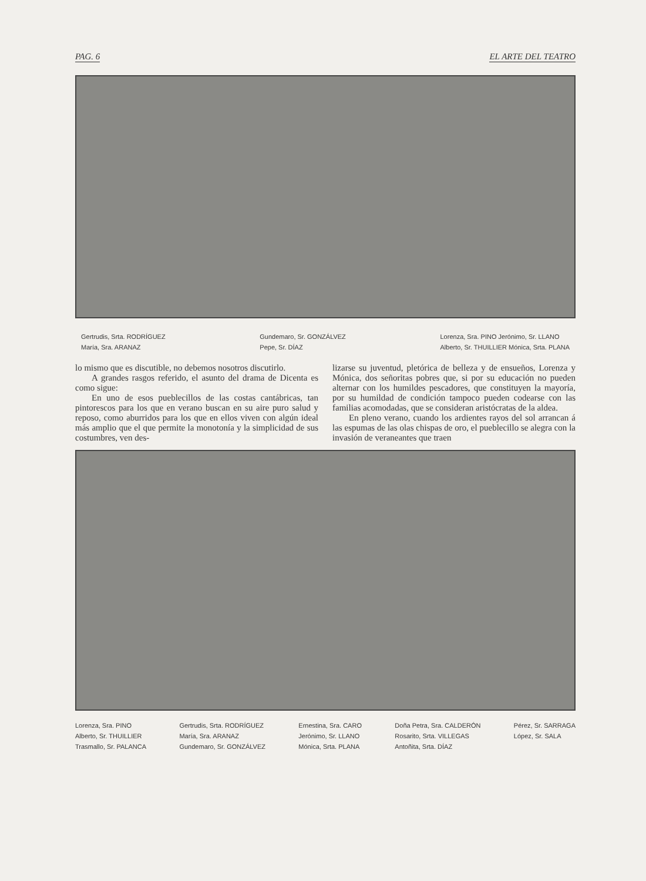PAG. 6 EL ARTE DEL TEATRO
Gertrudis, Srta. RODRÍGUEZ
María, Sra. ARANAZ
Gundemaro, Sr. GONZÁLVEZ
Pepe, Sr. DÍAZ
Lorenza, Sra. PINO Jerónimo, Sr. LLANO
Alberto, Sr. THUILLIER Mónica, Srta. PLANA
lo mismo que es discutible, no debemos nosotros discutirlo.
A grandes rasgos referido, el asunto del drama de Dicenta es como sigue:
En uno de esos pueblecillos de las costas cantábricas, tan pintorescos para los que en verano buscan en su aire puro salud y reposo, como aburridos para los que en ellos viven con algún ideal más amplio que el que permite la monotonía y la simplicidad de sus costumbres, ven des-
lizarse su juventud, pletórica de belleza y de ensueños, Lorenza y Mónica, dos señoritas pobres que, si por su educación no pueden alternar con los humildes pescadores, que constituyen la mayoría, por su humildad de condición tampoco pueden codearse con las familias acomodadas, que se consideran aristócratas de la aldea.
En pleno verano, cuando los ardientes rayos del sol arrancan á las espumas de las olas chispas de oro, el pueblecillo se alegra con la invasión de veraneantes que traen
Lorenza, Sra. PINO
Alberto, Sr. THUILLIER
Trasmallo, Sr. PALANCA
Gertrudis, Srta. RODRÍGUEZ
María, Sra. ARANAZ
Gundemaro, Sr. GONZÁLVEZ
Ernestina, Sra. CARO
Jerónimo, Sr. LLANO
Mónica, Srta. PLANA
Doña Petra, Sra. CALDERÓN
Rosarito, Srta. VILLEGAS
Antoñita, Srta. DÍAZ
Pérez, Sr. SARRAGA
López, Sr. SALA